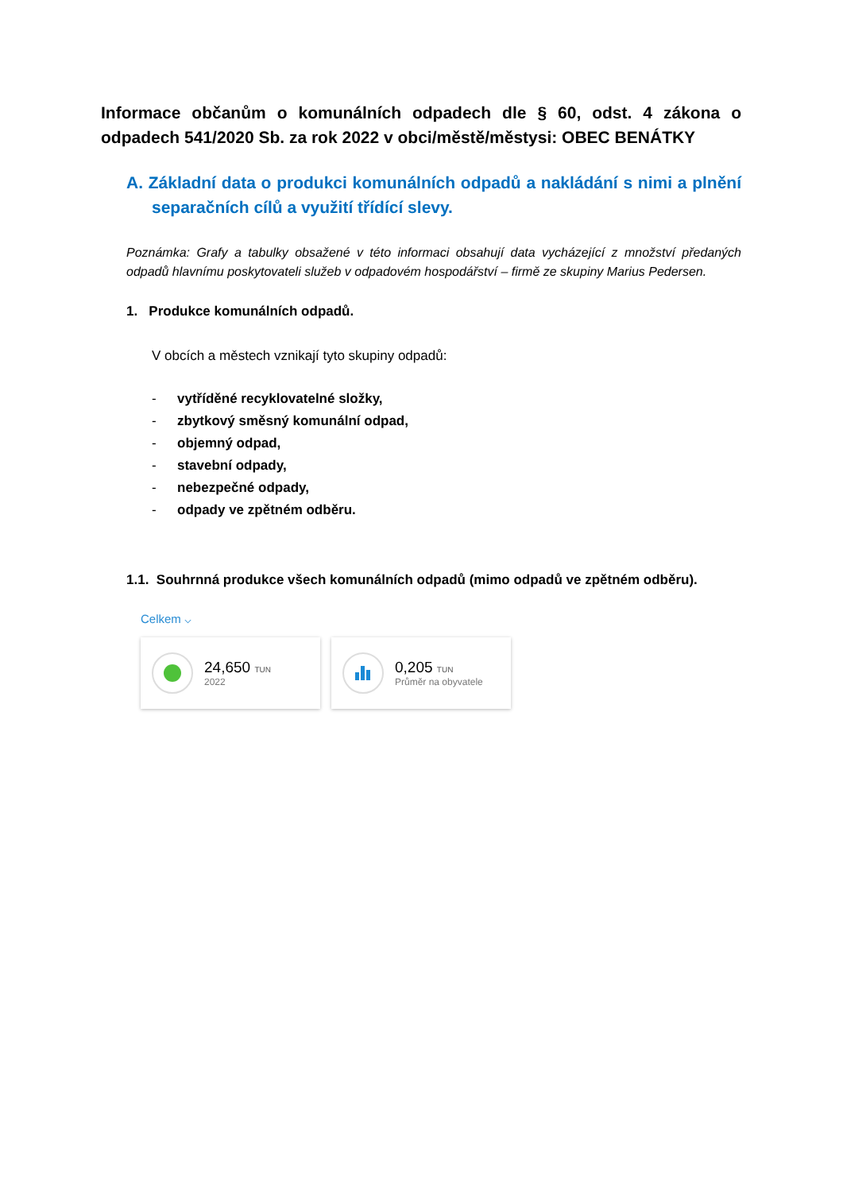Informace občanům o komunálních odpadech dle § 60, odst. 4 zákona o odpadech 541/2020 Sb. za rok 2022 v obci/městě/městysi: OBEC BENÁTKY
A. Základní data o produkci komunálních odpadů a nakládání s nimi a plnění separačních cílů a využití třídící slevy.
Poznámka: Grafy a tabulky obsažené v této informaci obsahují data vycházející z množství předaných odpadů hlavnímu poskytovateli služeb v odpadovém hospodářství – firmě ze skupiny Marius Pedersen.
1. Produkce komunálních odpadů.
V obcích a městech vznikají tyto skupiny odpadů:
- vytříděné recyklovatelné složky,
- zbytkový směsný komunální odpad,
- objemný odpad,
- stavební odpady,
- nebezpečné odpady,
- odpady ve zpětném odběru.
1.1. Souhrnná produkce všech komunálních odpadů (mimo odpadů ve zpětném odběru).
Celkem ⌵
24,650 TUN
2022
0,205 TUN
Průměr na obyvatele